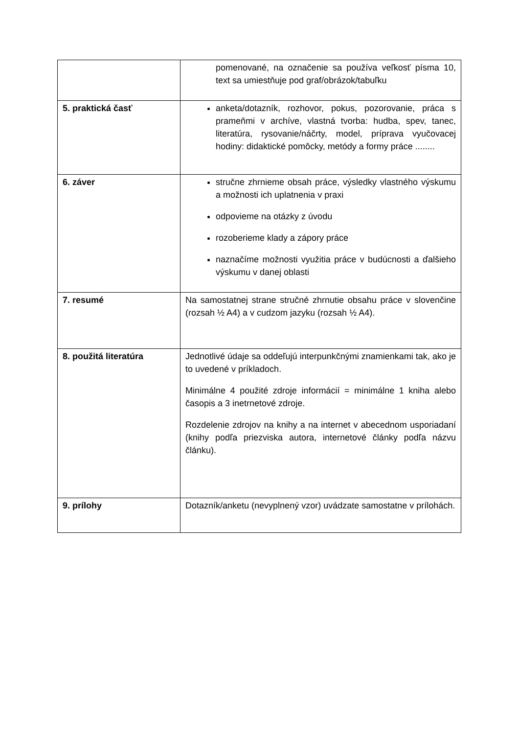| | pomenované, na označenie sa používa veľkosť písma 10, text sa umiestňuje pod graf/obrázok/tabuľku |
| 5. praktická časť | anketa/dotazník, rozhovor, pokus, pozorovanie, práca s prameňmi v archíve, vlastná tvorba: hudba, spev, tanec, literatúra, rysovanie/náčrty, model, príprava vyučovacej hodiny: didaktické pomôcky, metódy a formy práce ........ |
| 6. záver | stručne zhrnieme obsah práce, výsledky vlastného výskumu a možnosti ich uplatnenia v praxi odpovieme na otázky z úvodu rozoberieme klady a zápory práce naznačíme možnosti využitia práce v budúcnosti a ďalšieho výskumu v danej oblasti |
| 7. resumé | Na samostatnej strane stručné zhrnutie obsahu práce v slovenčine (rozsah ½ A4) a v cudzom jazyku (rozsah ½ A4). |
| 8. použitá literatúra | Jednotlivé údaje sa oddeľujú interpunkčnými znamienkami tak, ako je to uvedené v príkladoch. Minimálne 4 použité zdroje informácií = minimálne 1 kniha alebo časopis a 3 inetrnetové zdroje. Rozdelenie zdrojov na knihy a na internet v abecednom usporiadaní (knihy podľa priezviska autora, internetové články podľa názvu článku). |
| 9. prílohy | Dotazník/anketu (nevyplnený vzor) uvádzate samostatne v prílohách. |